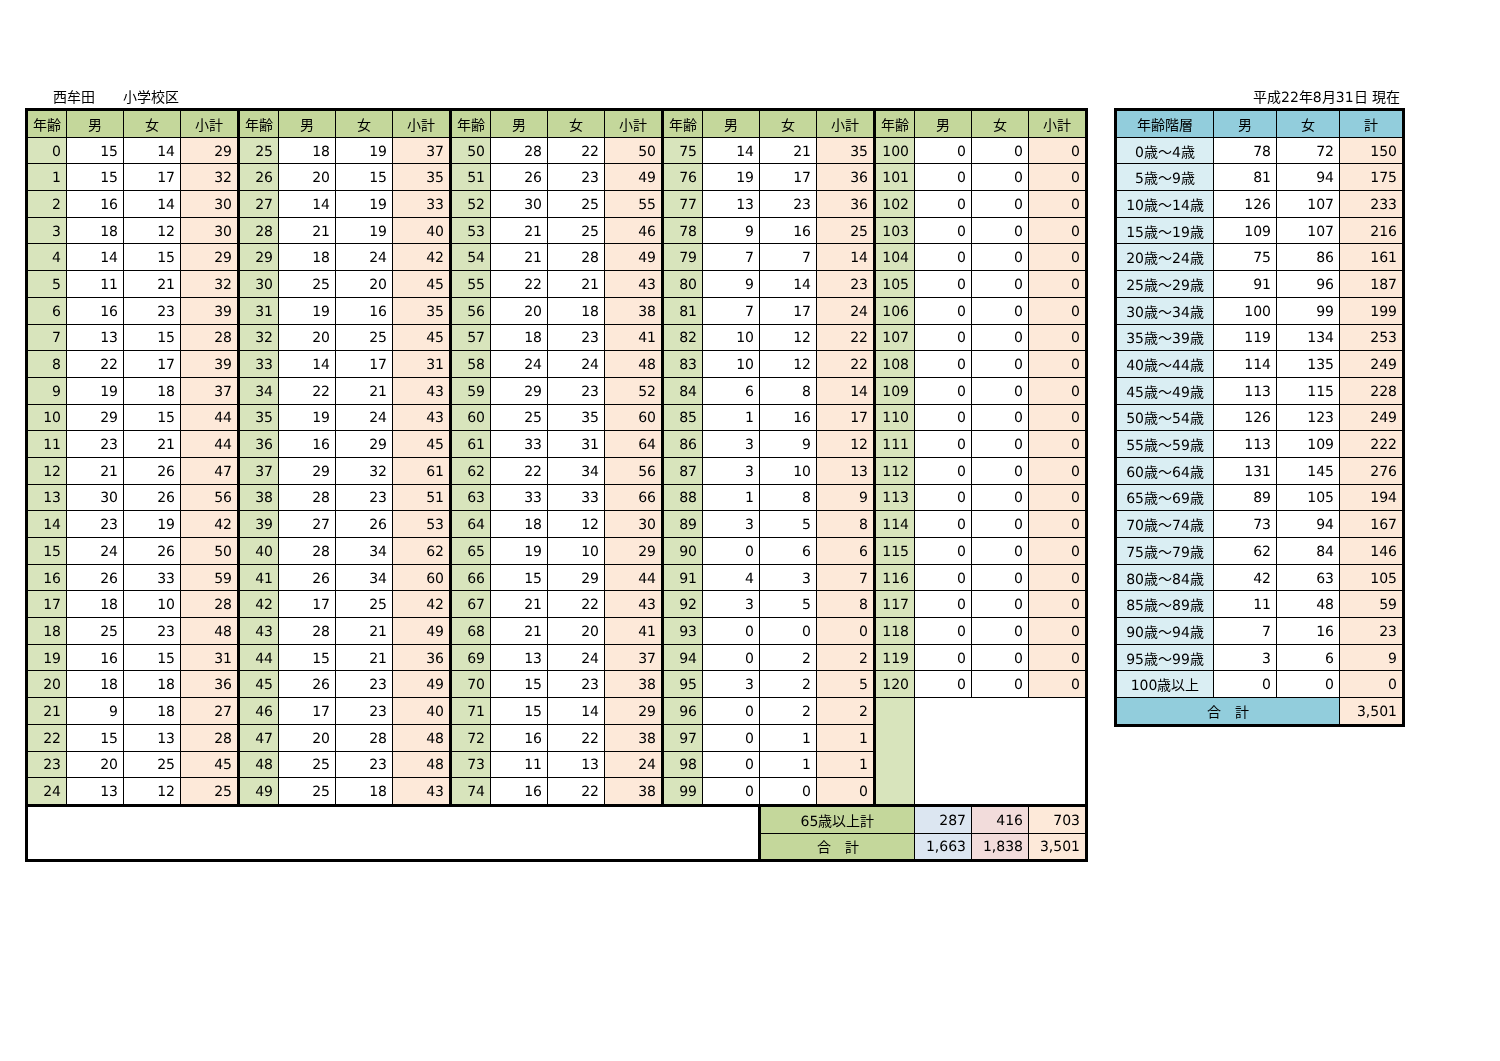西牟田　　小学校区 平成22年8月31日 現在
| 年齢 | 男 | 女 | 小計 | 年齢 | 男 | 女 | 小計 | 年齢 | 男 | 女 | 小計 | 年齢 | 男 | 女 | 小計 | 年齢 | 男 | 女 | 小計 |
| --- | --- | --- | --- | --- | --- | --- | --- | --- | --- | --- | --- | --- | --- | --- | --- | --- | --- | --- | --- |
| 0 | 15 | 14 | 29 | 25 | 18 | 19 | 37 | 50 | 28 | 22 | 50 | 75 | 14 | 21 | 35 | 100 | 0 | 0 | 0 |
| 1 | 15 | 17 | 32 | 26 | 20 | 15 | 35 | 51 | 26 | 23 | 49 | 76 | 19 | 17 | 36 | 101 | 0 | 0 | 0 |
| 2 | 16 | 14 | 30 | 27 | 14 | 19 | 33 | 52 | 30 | 25 | 55 | 77 | 13 | 23 | 36 | 102 | 0 | 0 | 0 |
| 3 | 18 | 12 | 30 | 28 | 21 | 19 | 40 | 53 | 21 | 25 | 46 | 78 | 9 | 16 | 25 | 103 | 0 | 0 | 0 |
| 4 | 14 | 15 | 29 | 29 | 18 | 24 | 42 | 54 | 21 | 28 | 49 | 79 | 7 | 7 | 14 | 104 | 0 | 0 | 0 |
| 5 | 11 | 21 | 32 | 30 | 25 | 20 | 45 | 55 | 22 | 21 | 43 | 80 | 9 | 14 | 23 | 105 | 0 | 0 | 0 |
| 6 | 16 | 23 | 39 | 31 | 19 | 16 | 35 | 56 | 20 | 18 | 38 | 81 | 7 | 17 | 24 | 106 | 0 | 0 | 0 |
| 7 | 13 | 15 | 28 | 32 | 20 | 25 | 45 | 57 | 18 | 23 | 41 | 82 | 10 | 12 | 22 | 107 | 0 | 0 | 0 |
| 8 | 22 | 17 | 39 | 33 | 14 | 17 | 31 | 58 | 24 | 24 | 48 | 83 | 10 | 12 | 22 | 108 | 0 | 0 | 0 |
| 9 | 19 | 18 | 37 | 34 | 22 | 21 | 43 | 59 | 29 | 23 | 52 | 84 | 6 | 8 | 14 | 109 | 0 | 0 | 0 |
| 10 | 29 | 15 | 44 | 35 | 19 | 24 | 43 | 60 | 25 | 35 | 60 | 85 | 1 | 16 | 17 | 110 | 0 | 0 | 0 |
| 11 | 23 | 21 | 44 | 36 | 16 | 29 | 45 | 61 | 33 | 31 | 64 | 86 | 3 | 9 | 12 | 111 | 0 | 0 | 0 |
| 12 | 21 | 26 | 47 | 37 | 29 | 32 | 61 | 62 | 22 | 34 | 56 | 87 | 3 | 10 | 13 | 112 | 0 | 0 | 0 |
| 13 | 30 | 26 | 56 | 38 | 28 | 23 | 51 | 63 | 33 | 33 | 66 | 88 | 1 | 8 | 9 | 113 | 0 | 0 | 0 |
| 14 | 23 | 19 | 42 | 39 | 27 | 26 | 53 | 64 | 18 | 12 | 30 | 89 | 3 | 5 | 8 | 114 | 0 | 0 | 0 |
| 15 | 24 | 26 | 50 | 40 | 28 | 34 | 62 | 65 | 19 | 10 | 29 | 90 | 0 | 6 | 6 | 115 | 0 | 0 | 0 |
| 16 | 26 | 33 | 59 | 41 | 26 | 34 | 60 | 66 | 15 | 29 | 44 | 91 | 4 | 3 | 7 | 116 | 0 | 0 | 0 |
| 17 | 18 | 10 | 28 | 42 | 17 | 25 | 42 | 67 | 21 | 22 | 43 | 92 | 3 | 5 | 8 | 117 | 0 | 0 | 0 |
| 18 | 25 | 23 | 48 | 43 | 28 | 21 | 49 | 68 | 21 | 20 | 41 | 93 | 0 | 0 | 0 | 118 | 0 | 0 | 0 |
| 19 | 16 | 15 | 31 | 44 | 15 | 21 | 36 | 69 | 13 | 24 | 37 | 94 | 0 | 2 | 2 | 119 | 0 | 0 | 0 |
| 20 | 18 | 18 | 36 | 45 | 26 | 23 | 49 | 70 | 15 | 23 | 38 | 95 | 3 | 2 | 5 | 120 | 0 | 0 | 0 |
| 21 | 9 | 18 | 27 | 46 | 17 | 23 | 40 | 71 | 15 | 14 | 29 | 96 | 0 | 2 | 2 | | | | |
| 22 | 15 | 13 | 28 | 47 | 20 | 28 | 48 | 72 | 16 | 22 | 38 | 97 | 0 | 1 | 1 | | | | |
| 23 | 20 | 25 | 45 | 48 | 25 | 23 | 48 | 73 | 11 | 13 | 24 | 98 | 0 | 1 | 1 | | | | |
| 24 | 13 | 12 | 25 | 49 | 25 | 18 | 43 | 74 | 16 | 22 | 38 | 99 | 0 | 0 | 0 | | | | |
| | | | | | | | | | | | | | | 65歳以上計 | | | 287 | 416 | 703 |
| | | | | | | | | | | | | | | 合 計 | | | 1,663 | 1,838 | 3,501 |
| 年齢階層 | 男 | 女 | 計 |
| --- | --- | --- | --- |
| 0歳～4歳 | 78 | 72 | 150 |
| 5歳～9歳 | 81 | 94 | 175 |
| 10歳～14歳 | 126 | 107 | 233 |
| 15歳～19歳 | 109 | 107 | 216 |
| 20歳～24歳 | 75 | 86 | 161 |
| 25歳～29歳 | 91 | 96 | 187 |
| 30歳～34歳 | 100 | 99 | 199 |
| 35歳～39歳 | 119 | 134 | 253 |
| 40歳～44歳 | 114 | 135 | 249 |
| 45歳～49歳 | 113 | 115 | 228 |
| 50歳～54歳 | 126 | 123 | 249 |
| 55歳～59歳 | 113 | 109 | 222 |
| 60歳～64歳 | 131 | 145 | 276 |
| 65歳～69歳 | 89 | 105 | 194 |
| 70歳～74歳 | 73 | 94 | 167 |
| 75歳～79歳 | 62 | 84 | 146 |
| 80歳～84歳 | 42 | 63 | 105 |
| 85歳～89歳 | 11 | 48 | 59 |
| 90歳～94歳 | 7 | 16 | 23 |
| 95歳～99歳 | 3 | 6 | 9 |
| 100歳以上 | 0 | 0 | 0 |
| 合 計 | | | 3,501 |